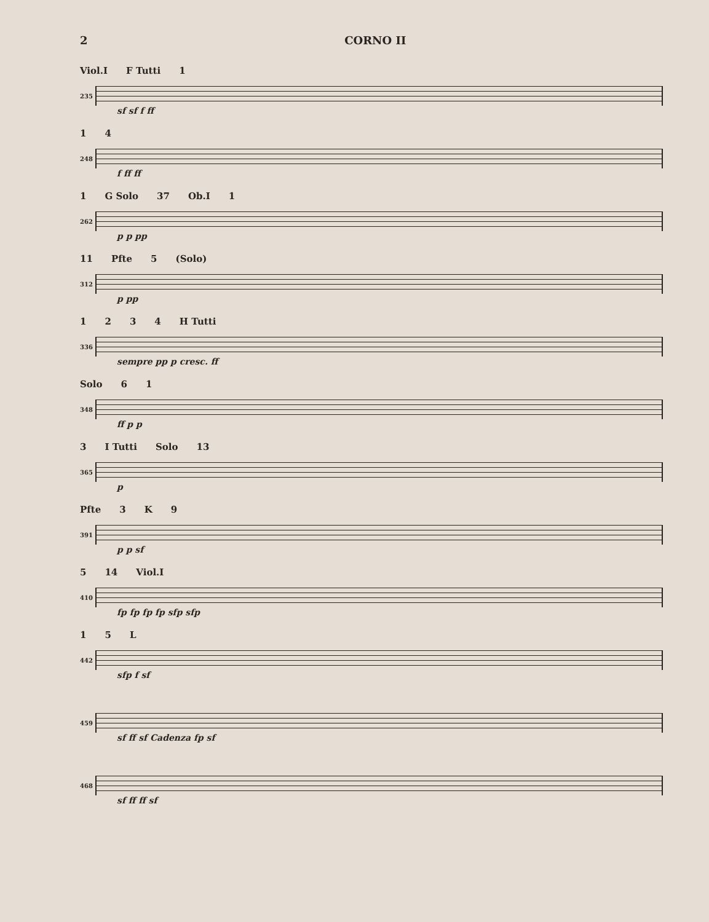2 CORNO II
Viol.I F Tutti 1
235
sf sf f ff
14
248
f ff ff
1 G Solo 37 Ob.I 1
262
p p pp
11 Pfte 5 (Solo)
312
p pp
1234 H Tutti
336
sempre pp p cresc. ff
Solo 61
348
ff p p
3 I Tutti Solo 13
365
p
Pfte 3 K 9
391
p p sf
5 14 Viol.I
410
fp fp fp fp sfp sfp
15 L
442
sfp f sf
459
sf ff sf Cadenza fp sf
468
sf ff ff sf